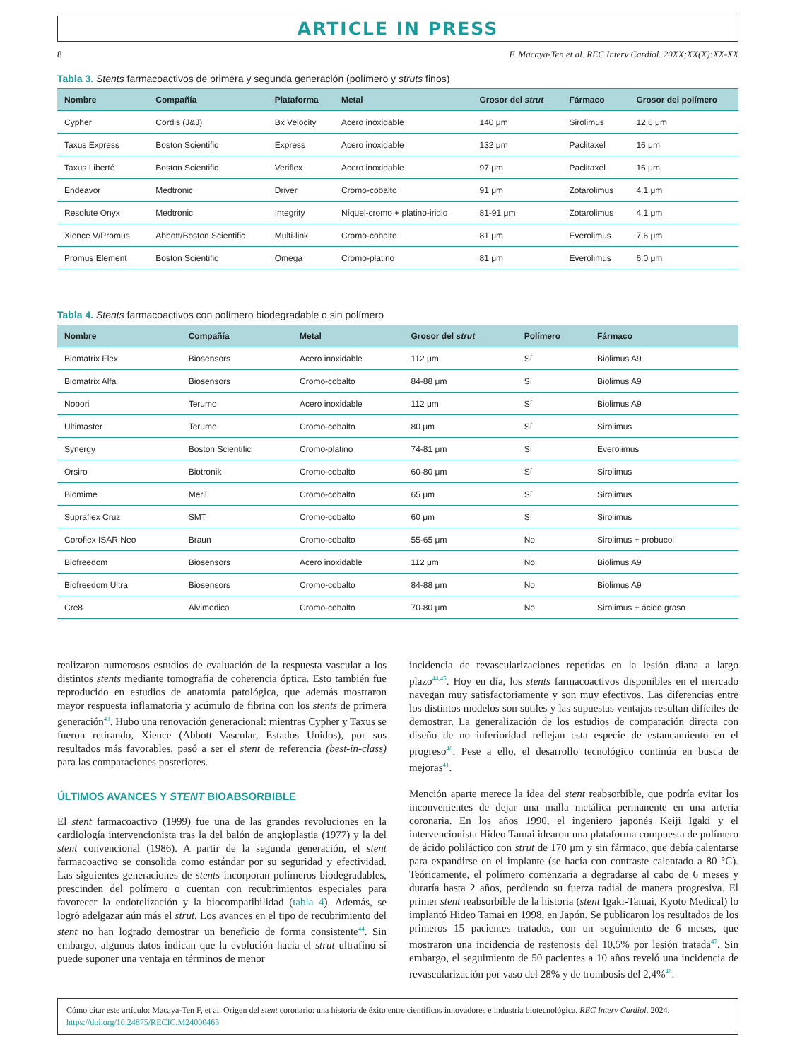ARTICLE IN PRESS
8 F. Macaya-Ten et al. REC Interv Cardiol. 20XX;XX(X):XX-XX
Tabla 3. Stents farmacoactivos de primera y segunda generación (polímero y struts finos)
| Nombre | Compañía | Plataforma | Metal | Grosor del strut | Fármaco | Grosor del polímero |
| --- | --- | --- | --- | --- | --- | --- |
| Cypher | Cordis (J&J) | Bx Velocity | Acero inoxidable | 140 μm | Sirolimus | 12,6 μm |
| Taxus Express | Boston Scientific | Express | Acero inoxidable | 132 μm | Paclitaxel | 16 μm |
| Taxus Liberté | Boston Scientific | Veriflex | Acero inoxidable | 97 μm | Paclitaxel | 16 μm |
| Endeavor | Medtronic | Driver | Cromo-cobalto | 91 μm | Zotarolimus | 4,1 μm |
| Resolute Onyx | Medtronic | Integrity | Níquel-cromo + platino-iridio | 81-91 μm | Zotarolimus | 4,1 μm |
| Xience V/Promus | Abbott/Boston Scientific | Multi-link | Cromo-cobalto | 81 μm | Everolimus | 7,6 μm |
| Promus Element | Boston Scientific | Omega | Cromo-platino | 81 μm | Everolimus | 6,0 μm |
Tabla 4. Stents farmacoactivos con polímero biodegradable o sin polímero
| Nombre | Compañía | Metal | Grosor del strut | Polímero | Fármaco |
| --- | --- | --- | --- | --- | --- |
| Biomatrix Flex | Biosensors | Acero inoxidable | 112 μm | Sí | Biolimus A9 |
| Biomatrix Alfa | Biosensors | Cromo-cobalto | 84-88 μm | Sí | Biolimus A9 |
| Nobori | Terumo | Acero inoxidable | 112 μm | Sí | Biolimus A9 |
| Ultimaster | Terumo | Cromo-cobalto | 80 μm | Sí | Sirolimus |
| Synergy | Boston Scientific | Cromo-platino | 74-81 μm | Sí | Everolimus |
| Orsiro | Biotronik | Cromo-cobalto | 60-80 μm | Sí | Sirolimus |
| Biomime | Meril | Cromo-cobalto | 65 μm | Sí | Sirolimus |
| Supraflex Cruz | SMT | Cromo-cobalto | 60 μm | Sí | Sirolimus |
| Coroflex ISAR Neo | Braun | Cromo-cobalto | 55-65 μm | No | Sirolimus + probucol |
| Biofreedom | Biosensors | Acero inoxidable | 112 μm | No | Biolimus A9 |
| Biofreedom Ultra | Biosensors | Cromo-cobalto | 84-88 μm | No | Biolimus A9 |
| Cre8 | Alvimedica | Cromo-cobalto | 70-80 μm | No | Sirolimus + ácido graso |
realizaron numerosos estudios de evaluación de la respuesta vascular a los distintos stents mediante tomografía de coherencia óptica. Esto también fue reproducido en estudios de anatomía patológica, que además mostraron mayor respuesta inflamatoria y acúmulo de fibrina con los stents de primera generación<sup>43</sup>. Hubo una renovación generacional: mientras Cypher y Taxus se fueron retirando, Xience (Abbott Vascular, Estados Unidos), por sus resultados más favorables, pasó a ser el stent de referencia (best-in-class) para las comparaciones posteriores.
ÚLTIMOS AVANCES Y STENT BIOABSORBIBLE
El stent farmacoactivo (1999) fue una de las grandes revoluciones en la cardiología intervencionista tras la del balón de angioplastia (1977) y la del stent convencional (1986). A partir de la segunda generación, el stent farmacoactivo se consolida como estándar por su seguridad y efectividad. Las siguientes generaciones de stents incorporan polímeros biodegradables, prescinden del polímero o cuentan con recubrimientos especiales para favorecer la endotelización y la biocompatibilidad (tabla 4). Además, se logró adelgazar aún más el strut. Los avances en el tipo de recubrimiento del stent no han logrado demostrar un beneficio de forma consistente<sup>44</sup>. Sin embargo, algunos datos indican que la evolución hacia el strut ultrafino sí puede suponer una ventaja en términos de menor
incidencia de revascularizaciones repetidas en la lesión diana a largo plazo<sup>44,45</sup>. Hoy en día, los stents farmacoactivos disponibles en el mercado navegan muy satisfactoriamente y son muy efectivos. Las diferencias entre los distintos modelos son sutiles y las supuestas ventajas resultan difíciles de demostrar. La generalización de los estudios de comparación directa con diseño de no inferioridad reflejan esta especie de estancamiento en el progreso<sup>46</sup>. Pese a ello, el desarrollo tecnológico continúa en busca de mejoras<sup>41</sup>.
Mención aparte merece la idea del stent reabsorbible, que podría evitar los inconvenientes de dejar una malla metálica permanente en una arteria coronaria. En los años 1990, el ingeniero japonés Keiji Igaki y el intervencionista Hideo Tamai idearon una plataforma compuesta de polímero de ácido poliláctico con strut de 170 μm y sin fármaco, que debía calentarse para expandirse en el implante (se hacía con contraste calentado a 80 °C). Teóricamente, el polímero comenzaría a degradarse al cabo de 6 meses y duraría hasta 2 años, perdiendo su fuerza radial de manera progresiva. El primer stent reabsorbible de la historia (stent Igaki-Tamai, Kyoto Medical) lo implantó Hideo Tamai en 1998, en Japón. Se publicaron los resultados de los primeros 15 pacientes tratados, con un seguimiento de 6 meses, que mostraron una incidencia de restenosis del 10,5% por lesión tratada<sup>47</sup>. Sin embargo, el seguimiento de 50 pacientes a 10 años reveló una incidencia de revascularización por vaso del 28% y de trombosis del 2,4%<sup>48</sup>.
Cómo citar este artículo: Macaya-Ten F, et al. Origen del stent coronario: una historia de éxito entre científicos innovadores e industria biotecnológica. REC Interv Cardiol. 2024.
https://doi.org/10.24875/RECIC.M24000463